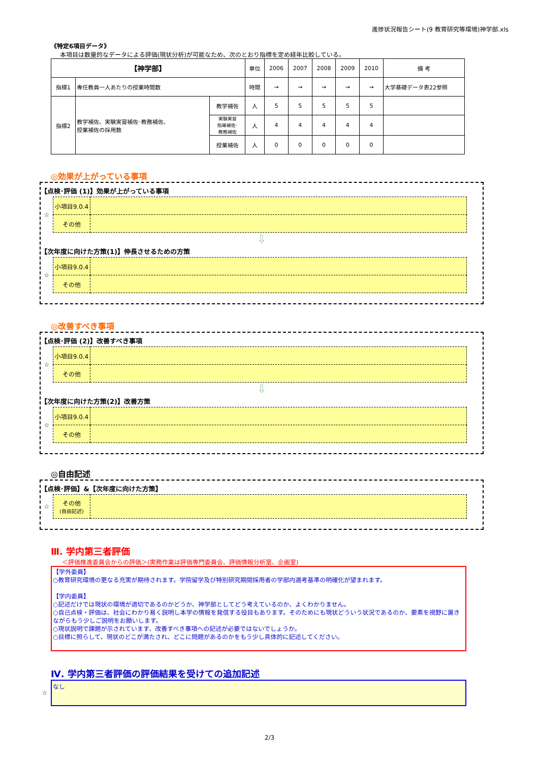進捗状況報告シート(9 教育研究等環境)神学部.xls
《特定6項目データ》
本項目は数量的なデータによる評価(現状分析)が可能なため、次のとおり指標を定め経年比較している。
| 【神学部】 | | | 単位 | 2006 | 2007 | 2008 | 2009 | 2010 | 備 考 |
| 指標1 | 専任教員一人あたりの授業時間数 | | 時間 | → | → | → | → | → | 大学基礎データ表22参照 |
| 指標2 | 教学補佐、実験実習補佐･教務補佐、 授業補佐の採用数 | 教学補佐 | 人 | 5 | 5 | 5 | 5 | 5 | |
| | | 実験実習 指導補佐･ 教務補佐 | 人 | 4 | 4 | 4 | 4 | 4 | |
| | | 授業補佐 | 人 | 0 | 0 | 0 | 0 | 0 | |
◎効果が上がっている事項
【点検･評価 (1)】効果が上がっている事項
☆
| 小項目9.0.4 | |
| その他 | |
⇩
【次年度に向けた方策(1)】伸長させるための方策
☆
| 小項目9.0.4 | |
| その他 | |
◎改善すべき事項
【点検･評価 (2)】改善すべき事項
☆
| 小項目9.0.4 | |
| その他 | |
⇩
【次年度に向けた方策(2)】改善方策
☆
| 小項目9.0.4 | |
| その他 | |
◎自由記述
【点検･評価】&【次年度に向けた方策】
☆
| その他 (自由記述) | |
Ⅲ. 学内第三者評価
＜評価推進委員会からの評価＞(実務作業は評価専門委員会、評価情報分析室、企画室)
【学外委員】
○教育研究環境の更なる充実が期待されます。学院留学及び特別研究期間採用者の学部内選考基準の明確化が望まれます。
【学内委員】
○記述だけでは現状の環境が適切であるのかどうか、神学部としてどう考えているのか、よくわかりません。
○自己点検・評価は、社会にわかり易く説明し本学の情報を発信する役目もあります。そのためにも現状どういう状況であるのか、要素を視野に置きながらもう少しご説明をお願いします。
○現状説明で課題が示されています、改善すべき事項への記述が必要ではないでしょうか。
○目標に照らして、現状のどこが満たされ、どこに問題があるのかをもう少し具体的に記述してください。
Ⅳ. 学内第三者評価の評価結果を受けての追加記述
☆
なし
2/3